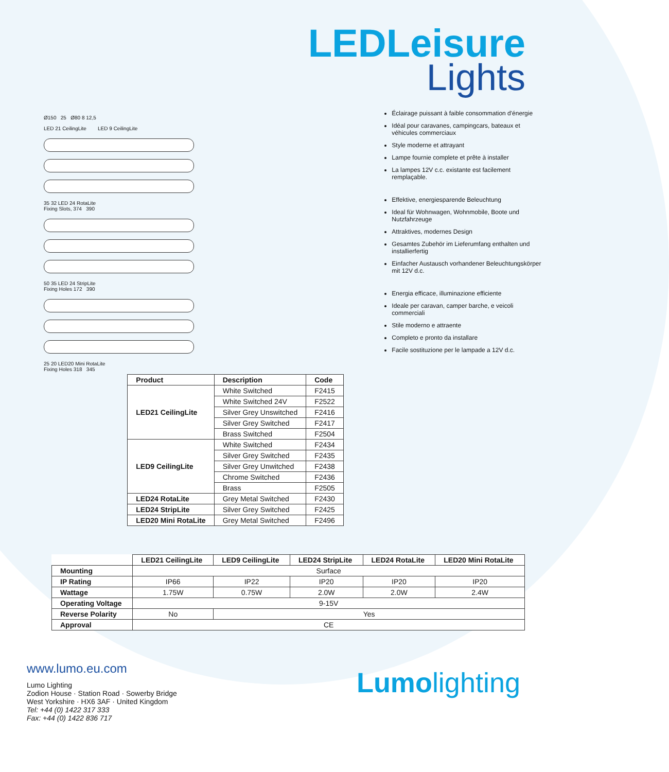LEDLeisure
Lights
Ø150 25 Ø80 8 12,5
LED 21 CeilingLite LED 9 CeilingLite
35 32 LED 24 RotaLite
Fixing Slots, 374 390
50 35 LED 24 StripLite
Fixing Holes 172 390
25 20 LED20 Mini RotaLite
Fixing Holes 318 345
Éclairage puissant à faible consommation d'énergie
Idéal pour caravanes, campingcars, bateaux et véhicules commerciaux
Style moderne et attrayant
Lampe fournie complete et prête à installer
La lampes 12V c.c. existante est facilement remplaçable.
Effektive, energiesparende Beleuchtung
Ideal für Wohnwagen, Wohnmobile, Boote und Nutzfahrzeuge
Attraktives, modernes Design
Gesamtes Zubehör im Lieferumfang enthalten und installierfertig
Einfacher Austausch vorhandener Beleuchtungskörper mit 12V d.c.
Energia efficace, illuminazione efficiente
Ideale per caravan, camper barche, e veicoli commerciali
Stile moderno e attraente
Completo e pronto da installare
Facile sostituzione per le lampade a 12V d.c.
| Product | Description | Code |
| --- | --- | --- |
| LED21 CeilingLite | White Switched | F2415 |
| | White Switched 24V | F2522 |
| | Silver Grey Unswitched | F2416 |
| | Silver Grey Switched | F2417 |
| | Brass Switched | F2504 |
| LED9 CeilingLite | White Switched | F2434 |
| | Silver Grey Switched | F2435 |
| | Silver Grey Unwitched | F2438 |
| | Chrome Switched | F2436 |
| | Brass | F2505 |
| LED24 RotaLite | Grey Metal Switched | F2430 |
| LED24 StripLite | Silver Grey Switched | F2425 |
| LED20 Mini RotaLite | Grey Metal Switched | F2496 |
| | LED21 CeilingLite | LED9 CeilingLite | LED24 StripLite | LED24 RotaLite | LED20 Mini RotaLite |
| --- | --- | --- | --- | --- | --- |
| Mounting | Surface | | | | |
| IP Rating | IP66 | IP22 | IP20 | IP20 | IP20 |
| Wattage | 1.75W | 0.75W | 2.0W | 2.0W | 2.4W |
| Operating Voltage | 9-15V | | | | |
| Reverse Polarity | No | Yes | | | |
| Approval | CE | | | | |
www.lumo.eu.com
Lumo Lighting
Zodion House · Station Road · Sowerby Bridge
West Yorkshire · HX6 3AF · United Kingdom
Tel: +44 (0) 1422 317 333
Fax: +44 (0) 1422 836 717
Lumolighting